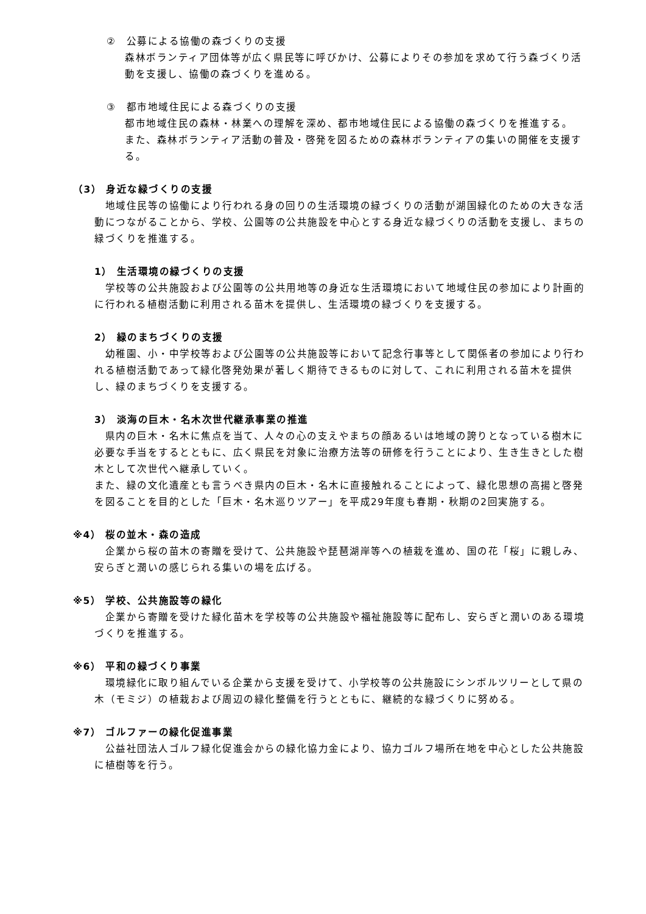②　公募による協働の森づくりの支援
森林ボランティア団体等が広く県民等に呼びかけ、公募によりその参加を求めて行う森づくり活動を支援し、協働の森づくりを進める。
③　都市地域住民による森づくりの支援
都市地域住民の森林・林業への理解を深め、都市地域住民による協働の森づくりを推進する。
また、森林ボランティア活動の普及・啓発を図るための森林ボランティアの集いの開催を支援する。
（3） 身近な緑づくりの支援
　地域住民等の協働により行われる身の回りの生活環境の緑づくりの活動が湖国緑化のための大きな活動につながることから、学校、公園等の公共施設を中心とする身近な緑づくりの活動を支援し、まちの緑づくりを推進する。
1） 生活環境の緑づくりの支援
　学校等の公共施設および公園等の公共用地等の身近な生活環境において地域住民の参加により計画的に行われる植樹活動に利用される苗木を提供し、生活環境の緑づくりを支援する。
2） 緑のまちづくりの支援
　幼稚園、小・中学校等および公園等の公共施設等において記念行事等として関係者の参加により行われる植樹活動であって緑化啓発効果が著しく期待できるものに対して、これに利用される苗木を提供し、緑のまちづくりを支援する。
3） 淡海の巨木・名木次世代継承事業の推進
　県内の巨木・名木に焦点を当て、人々の心の支えやまちの顔あるいは地域の誇りとなっている樹木に必要な手当をするとともに、広く県民を対象に治療方法等の研修を行うことにより、生き生きとした樹木として次世代へ継承していく。
また、緑の文化遺産とも言うべき県内の巨木・名木に直接触れることによって、緑化思想の高揚と啓発を図ることを目的とした「巨木・名木巡りツアー」を平成29年度も春期・秋期の2回実施する。
※4） 桜の並木・森の造成
　企業から桜の苗木の寄贈を受けて、公共施設や琵琶湖岸等への植栽を進め、国の花「桜」に親しみ、安らぎと潤いの感じられる集いの場を広げる。
※5） 学校、公共施設等の緑化
　企業から寄贈を受けた緑化苗木を学校等の公共施設や福祉施設等に配布し、安らぎと潤いのある環境づくりを推進する。
※6） 平和の緑づくり事業
　環境緑化に取り組んでいる企業から支援を受けて、小学校等の公共施設にシンボルツリーとして県の木（モミジ）の植栽および周辺の緑化整備を行うとともに、継続的な緑づくりに努める。
※7） ゴルファーの緑化促進事業
　公益社団法人ゴルフ緑化促進会からの緑化協力金により、協力ゴルフ場所在地を中心とした公共施設に植樹等を行う。